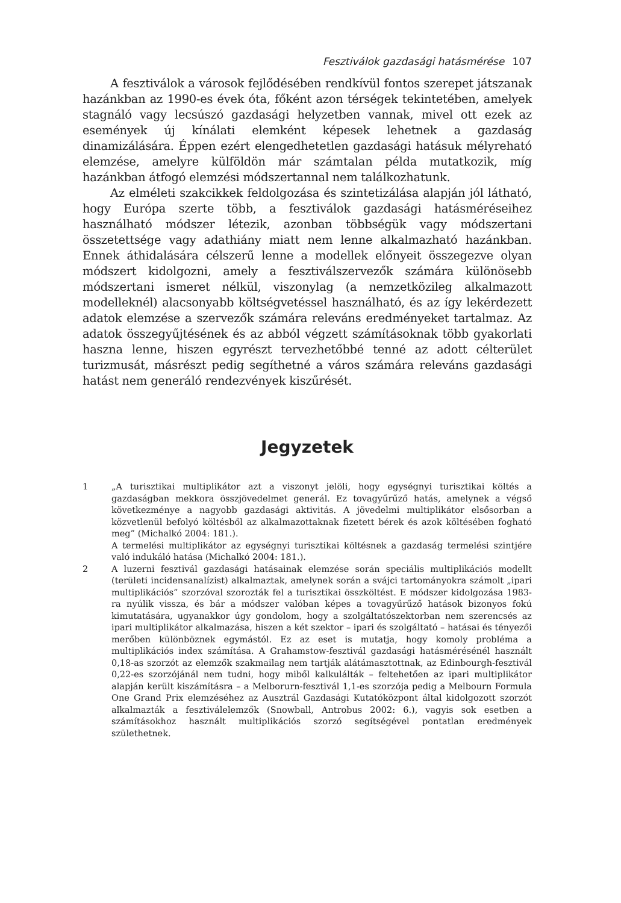Fesztiválok gazdasági hatásmérése 107
A fesztiválok a városok fejlődésében rendkívül fontos szerepet játszanak hazánkban az 1990-es évek óta, főként azon térségek tekintetében, amelyek stagnáló vagy lecsúszó gazdasági helyzetben vannak, mivel ott ezek az események új kínálati elemként képesek lehetnek a gazdaság dinamizálására. Éppen ezért elengedhetetlen gazdasági hatásuk mélyreható elemzése, amelyre külföldön már számtalan példa mutatkozik, míg hazánkban átfogó elemzési módszertannal nem találkozhatunk.
Az elméleti szakcikkek feldolgozása és szintetizálása alapján jól látható, hogy Európa szerte több, a fesztiválok gazdasági hatásméréseihez használható módszer létezik, azonban többségük vagy módszertani összetettsége vagy adathiány miatt nem lenne alkalmazható hazánkban. Ennek áthidalására célszerű lenne a modellek előnyeit összegezve olyan módszert kidolgozni, amely a fesztiválszervezők számára különösebb módszertani ismeret nélkül, viszonylag (a nemzetközileg alkalmazott modelleknél) alacsonyabb költségvetéssel használható, és az így lekérdezett adatok elemzése a szervezők számára releváns eredményeket tartalmaz. Az adatok összegyűjtésének és az abból végzett számításoknak több gyakorlati haszna lenne, hiszen egyrészt tervezhetőbbé tenné az adott célterület turizmusát, másrészt pedig segíthetné a város számára releváns gazdasági hatást nem generáló rendezvények kiszűrését.
Jegyzetek
1 „A turisztikai multiplikátor azt a viszonyt jelöli, hogy egységnyi turisztikai költés a gazdaságban mekkora összjövedelmet generál. Ez tovagyűrűző hatás, amelynek a végső következménye a nagyobb gazdasági aktivitás. A jövedelmi multiplikátor elsősorban a közvetlenül befolyó költésből az alkalmazottaknak fizetett bérek és azok költésében fogható meg” (Michalkó 2004: 181.).
A termelési multiplikátor az egységnyi turisztikai költésnek a gazdaság termelési szintjére való indukáló hatása (Michalkó 2004: 181.).
2 A luzerni fesztivál gazdasági hatásainak elemzése során speciális multiplikációs modellt (területi incidensanalízist) alkalmaztak, amelynek során a svájci tartományokra számolt „ipari multiplikációs” szorzóval szorozták fel a turisztikai összköltést. E módszer kidolgozása 1983-ra nyúlik vissza, és bár a módszer valóban képes a tovagyűrűző hatások bizonyos fokú kimutatására, ugyanakkor úgy gondolom, hogy a szolgáltatószektorban nem szerencsés az ipari multiplikátor alkalmazása, hiszen a két szektor – ipari és szolgáltató – hatásai és tényezői merőben különböznek egymástól. Ez az eset is mutatja, hogy komoly probléma a multiplikációs index számítása. A Grahamstow-fesztivál gazdasági hatásmérésénél használt 0,18-as szorzót az elemzők szakmailag nem tartják alátámasztottnak, az Edinbourgh-fesztivál 0,22-es szorzójánál nem tudni, hogy miből kalkulálták – feltehetően az ipari multiplikátor alapján került kiszámításra – a Melborurn-fesztivál 1,1-es szorzója pedig a Melbourn Formula One Grand Prix elemzéséhez az Ausztrál Gazdasági Kutatóközpont által kidolgozott szorzót alkalmazták a fesztiválelemzők (Snowball, Antrobus 2002: 6.), vagyis sok esetben a számításokhoz használt multiplikációs szorzó segítségével pontatlan eredmények születhetnek.